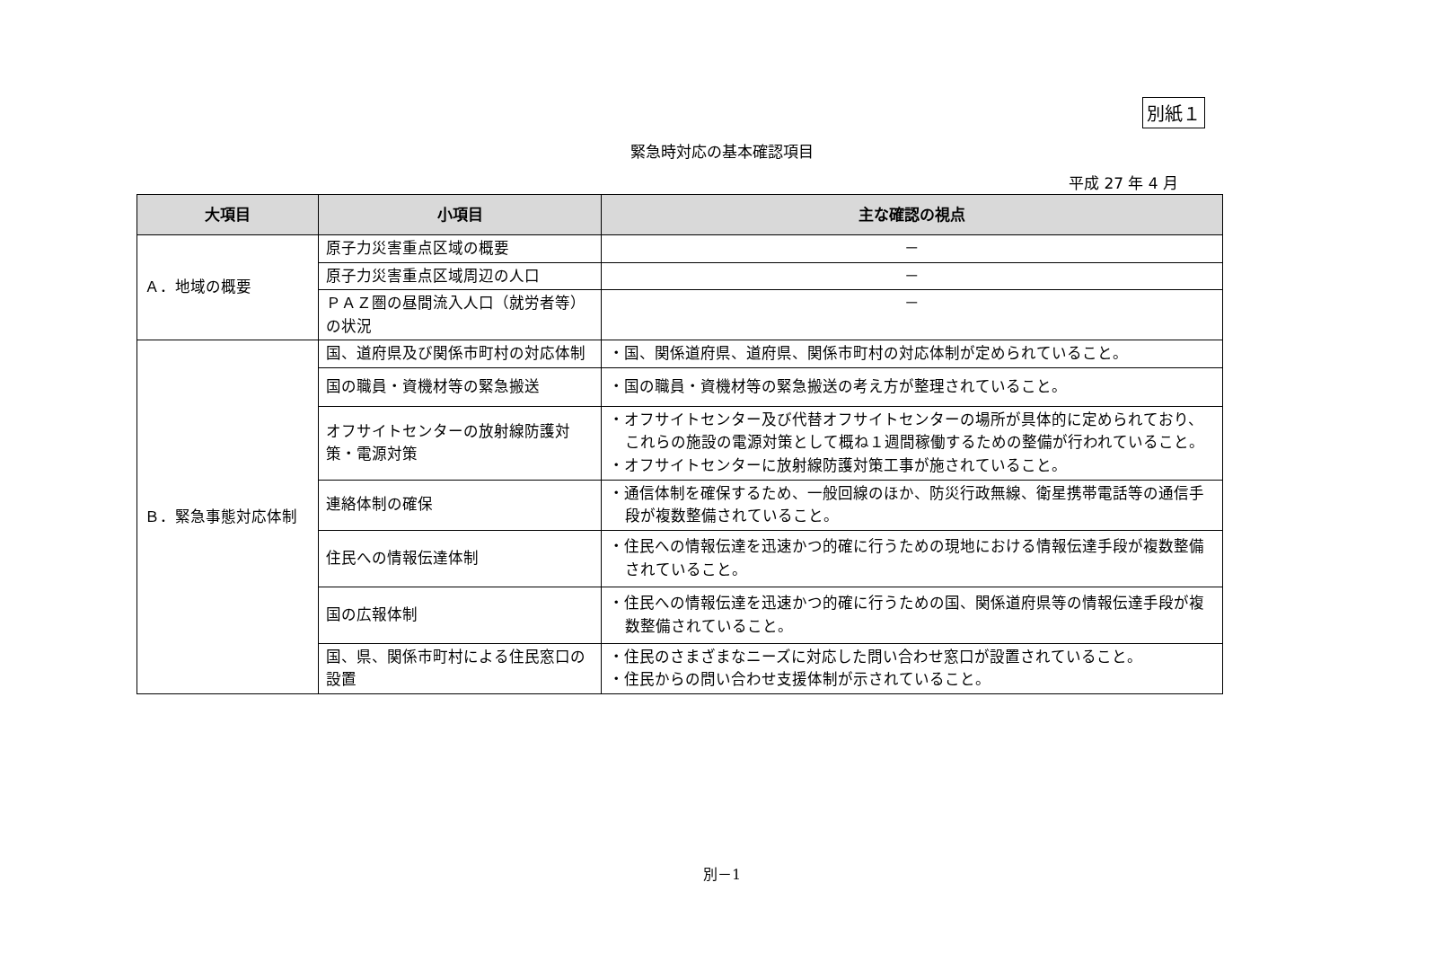別紙１
緊急時対応の基本確認項目
平成 27 年 4 月
| 大項目 | 小項目 | 主な確認の視点 |
| --- | --- | --- |
| Ａ．地域の概要 | 原子力災害重点区域の概要 | － |
| | 原子力災害重点区域周辺の人口 | － |
| | ＰＡＺ圏の昼間流入人口（就労者等）の状況 | － |
| Ｂ．緊急事態対応体制 | 国、道府県及び関係市町村の対応体制 | ・国、関係道府県、道府県、関係市町村の対応体制が定められていること。 |
| | 国の職員・資機材等の緊急搬送 | ・国の職員・資機材等の緊急搬送の考え方が整理されていること。 |
| | オフサイトセンターの放射線防護対策・電源対策 | ・オフサイトセンター及び代替オフサイトセンターの場所が具体的に定められており、これらの施設の電源対策として概ね１週間稼働するための整備が行われていること。 ・オフサイトセンターに放射線防護対策工事が施されていること。 |
| | 連絡体制の確保 | ・通信体制を確保するため、一般回線のほか、防災行政無線、衛星携帯電話等の通信手段が複数整備されていること。 |
| | 住民への情報伝達体制 | ・住民への情報伝達を迅速かつ的確に行うための現地における情報伝達手段が複数整備されていること。 |
| | 国の広報体制 | ・住民への情報伝達を迅速かつ的確に行うための国、関係道府県等の情報伝達手段が複数整備されていること。 |
| | 国、県、関係市町村による住民窓口の設置 | ・住民のさまざまなニーズに対応した問い合わせ窓口が設置されていること。 ・住民からの問い合わせ支援体制が示されていること。 |
別－1